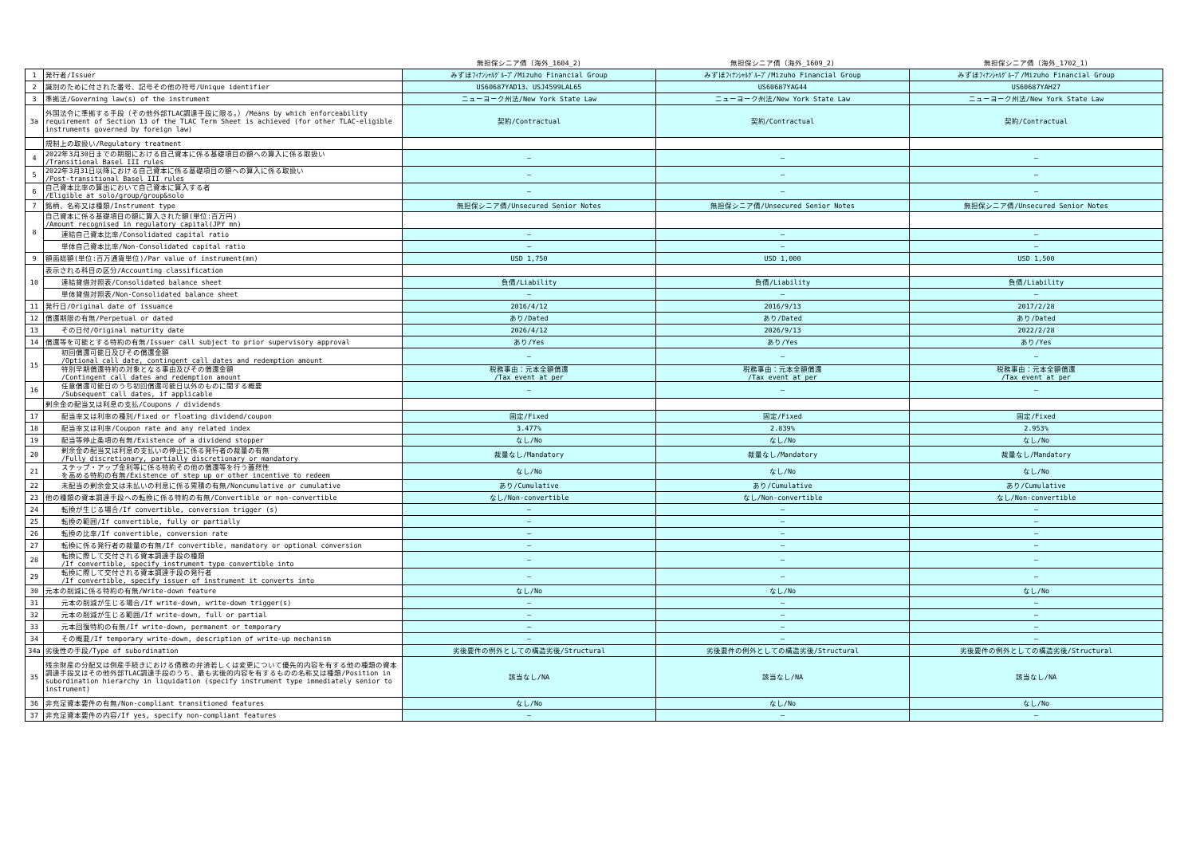| | | 無担保シニア債（海外_1604_2) | 無担保シニア債（海外_1609_2) | 無担保シニア債（海外_1702_1) |
| --- | --- | --- | --- | --- |
| 1 | 発行者/Issuer | みずほﾌｨﾅﾝｼｬﾙｸﾞﾙｰﾌﾟ/Mizuho Financial Group | みずほﾌｨﾅﾝｼｬﾙｸﾞﾙｰﾌﾟ/Mizuho Financial Group | みずほﾌｨﾅﾝｼｬﾙｸﾞﾙｰﾌﾟ/Mizuho Financial Group |
| 2 | 識別のために付された番号、記号その他の符号/Unique identifier | US60687YAD13、USJ4599LAL65 | US60687YAG44 | US60687YAH27 |
| 3 | 準拠法/Governing law(s) of the instrument | ニューヨーク州法/New York State Law | ニューヨーク州法/New York State Law | ニューヨーク州法/New York State Law |
| 3a | 外国法令に準拠する手段（その他外部TLAC調達手段に限る。）/Means by which enforceability requirement of Section 13 of the TLAC Term Sheet is achieved (for other TLAC-eligible instruments governed by foreign law) | 契約/Contractual | 契約/Contractual | 契約/Contractual |
| | 規制上の取扱い/Regulatory treatment | | | |
| 4 | 2022年3月30日までの期間における自己資本に係る基礎項目の額への算入に係る取扱い /Transitional Basel III rules | — | — | — |
| 5 | 2022年3月31日以降における自己資本に係る基礎項目の額への算入に係る取扱い /Post-transitional Basel III rules | — | — | — |
| 6 | 自己資本比率の算出において自己資本に算入する者 /Eligible at solo/group/group&solo | — | — | — |
| 7 | 銘柄、名称又は種類/Instrument type | 無担保シニア債/Unsecured Senior Notes | 無担保シニア債/Unsecured Senior Notes | 無担保シニア債/Unsecured Senior Notes |
| 8 | 自己資本に係る基礎項目の額に算入された額(単位:百万円) /Amount recognised in regulatory capital(JPY mn) | | | |
| | 連結自己資本比率/Consolidated capital ratio | — | — | — |
| | 単体自己資本比率/Non-Consolidated capital ratio | — | — | — |
| 9 | 額面総額(単位:百万通貨単位)/Par value of instrument(mn) | USD 1,750 | USD 1,000 | USD 1,500 |
| 10 | 表示される科目の区分/Accounting classification | | | |
| | 連結貸借対照表/Consolidated balance sheet | 負債/Liability | 負債/Liability | 負債/Liability |
| | 単体貸借対照表/Non-Consolidated balance sheet | — | — | — |
| 11 | 発行日/Original date of issuance | 2016/4/12 | 2016/9/13 | 2017/2/28 |
| 12 | 償還期限の有無/Perpetual or dated | あり/Dated | あり/Dated | あり/Dated |
| 13 | その日付/Original maturity date | 2026/4/12 | 2026/9/13 | 2022/2/28 |
| 14 | 償還等を可能とする特約の有無/Issuer call subject to prior supervisory approval | あり/Yes | あり/Yes | あり/Yes |
| 15 | 初回償還可能日及びその償還金額 /Optional call date, contingent call dates and redemption amount | — | — | — |
| | 特別早期償還特約の対象となる事由及びその償還金額 /Contingent call dates and redemption amount | 税務事由：元本全額償還 /Tax event at per | 税務事由：元本全額償還 /Tax event at per | 税務事由：元本全額償還 /Tax event at per |
| 16 | 任意償還可能日のうち初回償還可能日以外のものに関する概要 /Subsequent call dates, if applicable | — | — | — |
| | 剰余金の配当又は利息の支払/Coupons / dividends | | | |
| 17 | 配当率又は利率の種別/Fixed or floating dividend/coupon | 固定/Fixed | 固定/Fixed | 固定/Fixed |
| 18 | 配当率又は利率/Coupon rate and any related index | 3.477% | 2.839% | 2.953% |
| 19 | 配当等停止条項の有無/Existence of a dividend stopper | なし/No | なし/No | なし/No |
| 20 | 剰余金の配当又は利息の支払いの停止に係る発行者の裁量の有無 /Fully discretionary, partially discretionary or mandatory | 裁量なし/Mandatory | 裁量なし/Mandatory | 裁量なし/Mandatory |
| 21 | ステップ・アップ金利等に係る特約その他の償還等を行う蓋然性 を高める特約の有無/Existence of step up or other incentive to redeem | なし/No | なし/No | なし/No |
| 22 | 未配当の剰余金又は未払いの利息に係る累積の有無/Noncumulative or cumulative | あり/Cumulative | あり/Cumulative | あり/Cumulative |
| 23 | 他の種類の資本調達手段への転換に係る特約の有無/Convertible or non-convertible | なし/Non-convertible | なし/Non-convertible | なし/Non-convertible |
| 24 | 転換が生じる場合/If convertible, conversion trigger (s) | — | — | — |
| 25 | 転換の範囲/If convertible, fully or partially | — | — | — |
| 26 | 転換の比率/If convertible, conversion rate | — | — | — |
| 27 | 転換に係る発行者の裁量の有無/If convertible, mandatory or optional conversion | — | — | — |
| 28 | 転換に際して交付される資本調達手段の種類 /If convertible, specify instrument type convertible into | — | — | — |
| 29 | 転換に際して交付される資本調達手段の発行者 /If convertible, specify issuer of instrument it converts into | — | — | — |
| 30 | 元本の削減に係る特約の有無/Write-down feature | なし/No | なし/No | なし/No |
| 31 | 元本の削減が生じる場合/If write-down, write-down trigger(s) | — | — | — |
| 32 | 元本の削減が生じる範囲/If write-down, full or partial | — | — | — |
| 33 | 元本回復特約の有無/If write-down, permanent or temporary | — | — | — |
| 34 | その概要/If temporary write-down, description of write-up mechanism | — | — | — |
| 34a | 劣後性の手段/Type of subordination | 劣後要件の例外としての構造劣後/Structural | 劣後要件の例外としての構造劣後/Structural | 劣後要件の例外としての構造劣後/Structural |
| 35 | 残余財産の分配又は倒産手続きにおける債務の弁済若しくは変更について優先的内容を有する他の種類の資本調達手段又はその他外部TLAC調達手段のうち、最も劣後的内容を有するものの名称又は種類/Position in subordination hierarchy in liquidation (specify instrument type immediately senior to instrument) | 該当なし/NA | 該当なし/NA | 該当なし/NA |
| 36 | 非充足資本要件の有無/Non-compliant transitioned features | なし/No | なし/No | なし/No |
| 37 | 非充足資本要件の内容/If yes, specify non-compliant features | — | — | — |